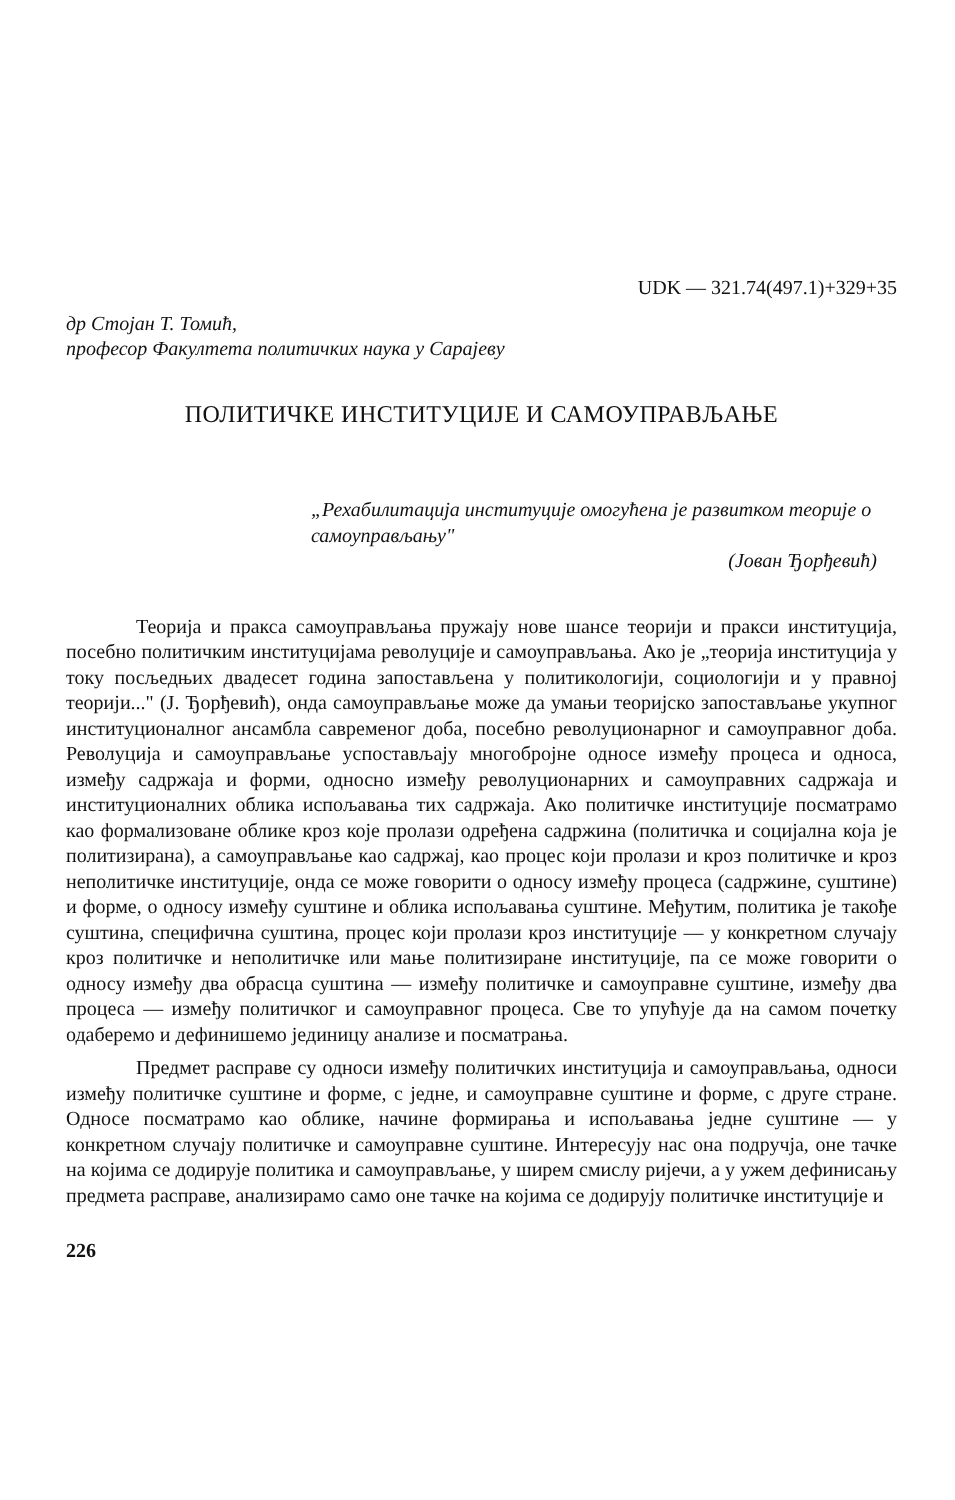UDK — 321.74(497.1)+329+35
др Стојан Т. Томић,
професор Факултета политичких наука у Сарајеву
ПОЛИТИЧКЕ ИНСТИТУЦИЈЕ И САМОУПРАВЉАЊЕ
„Рехабилитација институције омогућена је развитком теорије о самоуправљању"
(Јован Ђорђевић)
Теорија и пракса самоуправљања пружају нове шансе теорији и пракси институција, посебно политичким институцијама револуције и самоуправљања. Ако је „теорија институција у току посљедњих двадесет година запостављена у политикологији, социологији и у правној теорији..." (Ј. Ђорђевић), онда самоуправљање може да умањи теоријско запостављање укупног институционалног ансамбла савременог доба, посебно револуционарног и самоуправног доба. Револуција и самоуправљање успостављају многобројне односе између процеса и односа, између садржаја и форми, односно између револуционарних и самоуправних садржаја и институционалних облика испољавања тих садржаја. Ако политичке институције посматрамо као формализоване облике кроз које пролази одређена садржина (политичка и социјална која је политизирана), а самоуправљање као садржај, као процес који пролази и кроз политичке и кроз неполитичке институције, онда се може говорити о односу између процеса (садржине, суштине) и форме, о односу између суштине и облика испољавања суштине. Међутим, политика је такође суштина, специфична суштина, процес који пролази кроз институције — у конкретном случају кроз политичке и неполитичке или мање политизиране институције, па се може говорити о односу између два обрасца суштина — између политичке и самоуправне суштине, између два процеса — између политичког и самоуправног процеса. Све то упућује да на самом почетку одаберемо и дефинишемо јединицу анализе и посматрања.
Предмет расправе су односи између политичких институција и самоуправљања, односи између политичке суштине и форме, с једне, и самоуправне суштине и форме, с друге стране. Односе посматрамо као облике, начине формирања и испољавања једне суштине — у конкретном случају политичке и самоуправне суштине. Интересују нас она подручја, оне тачке на којима се додирује политика и самоуправљање, у ширем смислу ријечи, а у ужем дефинисању предмета расправе, анализирамо само оне тачке на којима се додирују политичке институције и
226